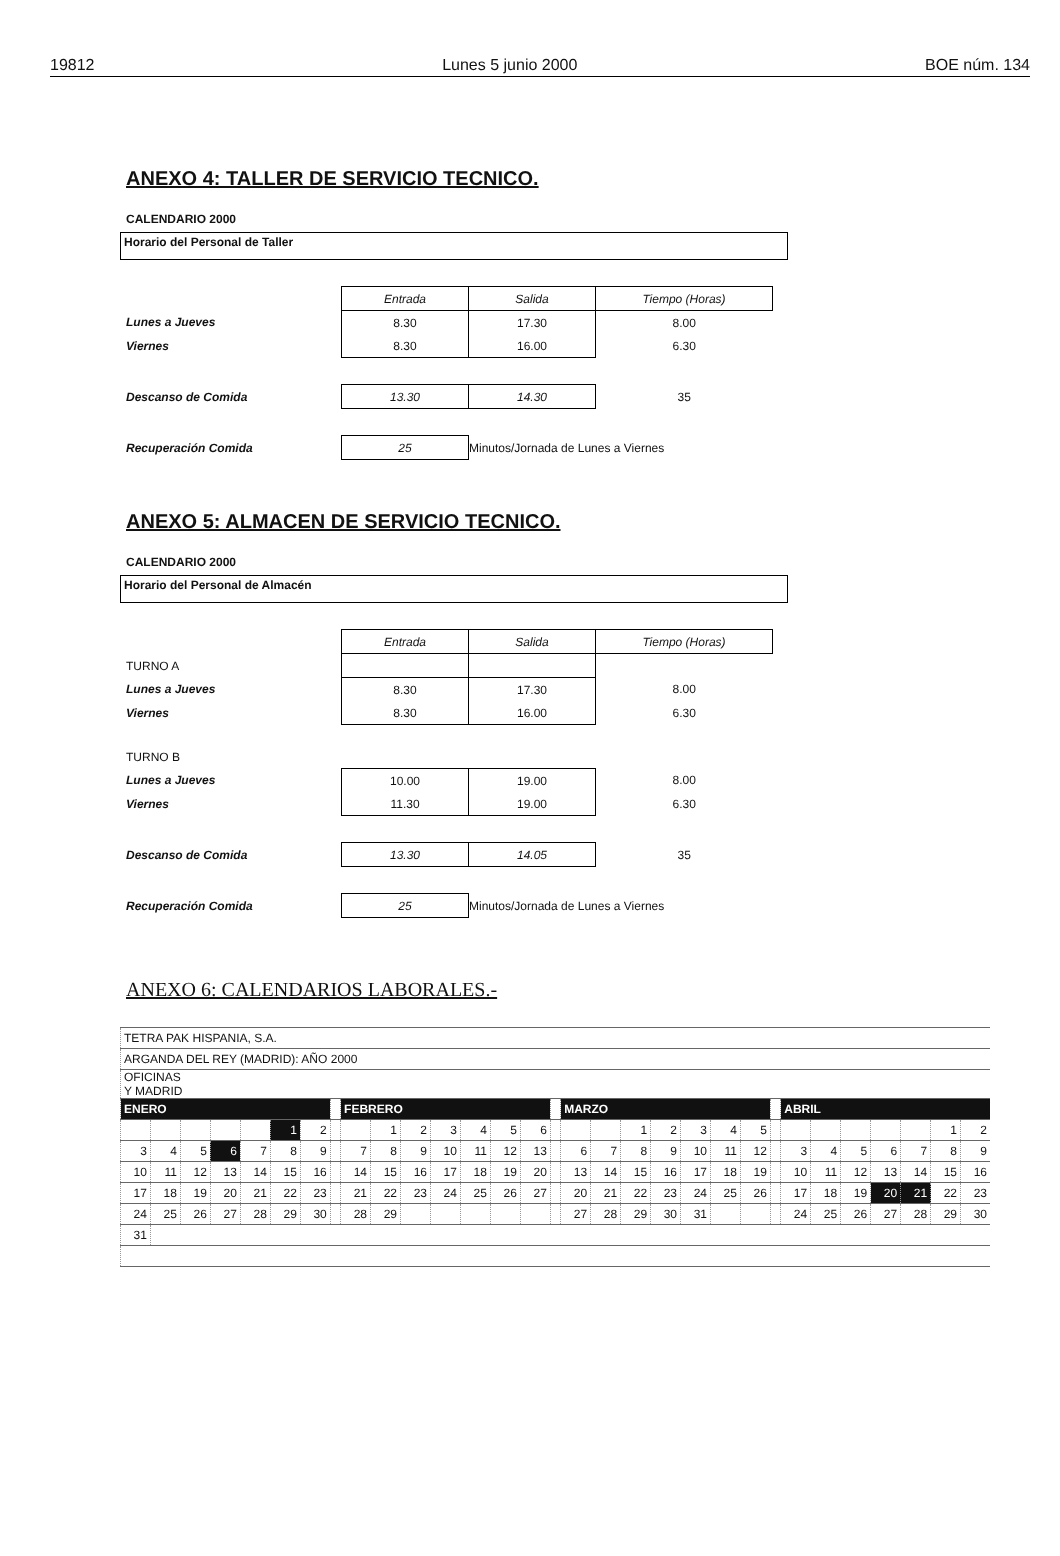19812 Lunes 5 junio 2000 BOE núm. 134
ANEXO 4: TALLER DE SERVICIO TECNICO.
CALENDARIO 2000
Horario del Personal de Taller
| | Entrada | Salida | Tiempo (Horas) |
| Lunes a Jueves | 8.30 | 17.30 | 8.00 |
| Viernes | 8.30 | 16.00 | 6.30 |
| Descanso de Comida | 13.30 | 14.30 | 35 |
| Recuperación Comida | 25 | Minutos/Jornada de Lunes a Viernes | |
ANEXO 5: ALMACEN DE SERVICIO TECNICO.
CALENDARIO 2000
Horario del Personal de Almacén
| | Entrada | Salida | Tiempo (Horas) |
| TURNO A | | | |
| Lunes a Jueves | 8.30 | 17.30 | 8.00 |
| Viernes | 8.30 | 16.00 | 6.30 |
| TURNO B | | | |
| Lunes a Jueves | 10.00 | 19.00 | 8.00 |
| Viernes | 11.30 | 19.00 | 6.30 |
| Descanso de Comida | 13.30 | 14.05 | 35 |
| Recuperación Comida | 25 | Minutos/Jornada de Lunes a Viernes | |
ANEXO 6: CALENDARIOS LABORALES.-
| TETRA PAK HISPANIA, S.A. | | | | | | | | | | | | | | | | | | | | | | | | | | | | | | |
| ARGANDA DEL REY (MADRID): AÑO 2000 | | | | | | | | | | | | | | | | | | | | | | | | | | | | | | |
| OFICINAS Y MADRID | | | | | | | | | | | | | | | | | | | | | | | | | | | | | | |
| ENERO | | | | | | | | FEBRERO | | | | | | | | MARZO | | | | | | | | ABRIL | | | | | | |
| | | | | | 1 | 2 | | | 1 | 2 | 3 | 4 | 5 | 6 | | | | 1 | 2 | 3 | 4 | 5 | | | | | | | 1 | 2 |
| 3 | 4 | 5 | 6 | 7 | 8 | 9 | | 7 | 8 | 9 | 10 | 11 | 12 | 13 | | 6 | 7 | 8 | 9 | 10 | 11 | 12 | | 3 | 4 | 5 | 6 | 7 | 8 | 9 |
| 10 | 11 | 12 | 13 | 14 | 15 | 16 | | 14 | 15 | 16 | 17 | 18 | 19 | 20 | | 13 | 14 | 15 | 16 | 17 | 18 | 19 | | 10 | 11 | 12 | 13 | 14 | 15 | 16 |
| 17 | 18 | 19 | 20 | 21 | 22 | 23 | | 21 | 22 | 23 | 24 | 25 | 26 | 27 | | 20 | 21 | 22 | 23 | 24 | 25 | 26 | | 17 | 18 | 19 | 20 | 21 | 22 | 23 |
| 24 | 25 | 26 | 27 | 28 | 29 | 30 | | 28 | 29 | | | | | | | 27 | 28 | 29 | 30 | 31 | | | | 24 | 25 | 26 | 27 | 28 | 29 | 30 |
| 31 | | | | | | | | | | | | | | | | | | | | | | | | | | | | | | |